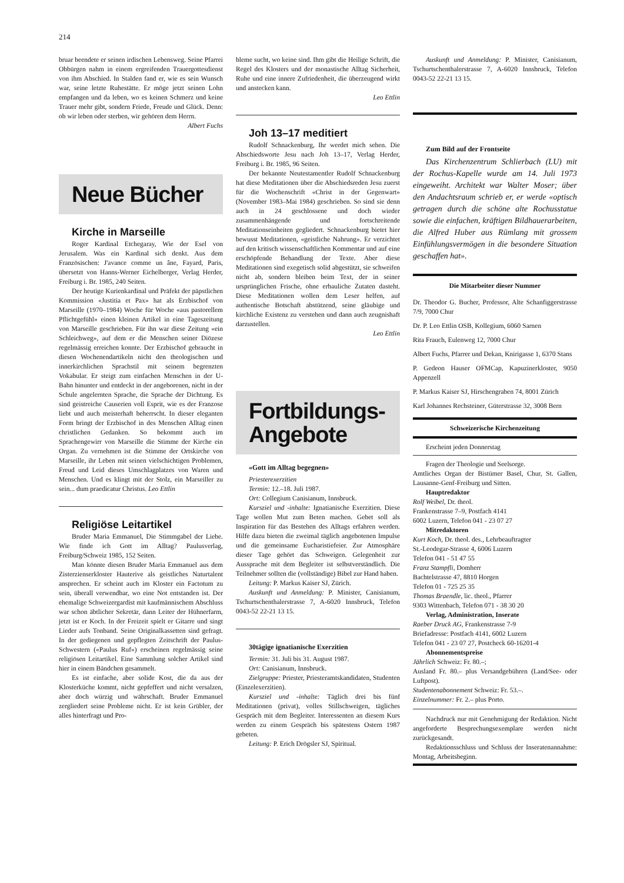214
bruar beendete er seinen irdischen Lebensweg. Seine Pfarrei Obbürgen nahm in einem ergreifenden Trauergottesdienst von ihm Abschied. In Stalden fand er, wie es sein Wunsch war, seine letzte Ruhestätte. Er möge jetzt seinen Lohn empfangen und da leben, wo es keinen Schmerz und keine Trauer mehr gibt, sondern Friede, Freude und Glück. Denn: ob wir leben oder sterben, wir gehören dem Herrn.
Albert Fuchs
Neue Bücher
Kirche in Marseille
Roger Kardinal Etchegaray, Wie der Esel von Jerusalem. Was ein Kardinal sich denkt. Aus dem Französischen: J'avance comme un âne, Fayard, Paris, übersetzt von Hanns-Werner Eichelberger, Verlag Herder, Freiburg i. Br. 1985, 240 Seiten.
Der heutige Kurienkardinal und Präfekt der päpstlichen Kommission «Justitia et Pax» hat als Erzbischof von Marseille (1970–1984) Woche für Woche «aus pastorellem Pflichtgefühl» einen kleinen Artikel in eine Tageszeitung von Marseille geschrieben. Für ihn war diese Zeitung «ein Schleichweg», auf dem er die Menschen seiner Diözese regelmässig erreichen konnte. Der Erzbischof gebraucht in diesen Wochenendartikeln nicht den theologischen und innerkirchlichen Sprachstil mit seinem begrenzten Vokabular. Er steigt zum einfachen Menschen in der U-Bahn hinunter und entdeckt in der angeborenen, nicht in der Schule angelernten Sprache, die Sprache der Dichtung. Es sind geistreiche Causerien voll Esprit, wie es der Franzose liebt und auch meisterhaft beherrscht. In dieser eleganten Form bringt der Erzbischof in des Menschen Alltag einen christlichen Gedanken. So bekommt auch im Sprachengewirr von Marseille die Stimme der Kirche ein Organ. Zu vernehmen ist die Stimme der Ortskirche von Marseille, ihr Leben mit seinen vielschichtigen Problemen, Freud und Leid dieses Umschlagplatzes von Waren und Menschen. Und es klingt mit der Stolz, ein Marseiller zu sein... dum praedicatur Christus. Leo Ettlin
Religiöse Leitartikel
Bruder Maria Emmanuel, Die Stimmgabel der Liebe. Wie finde ich Gott im Alltag? Paulusverlag, Freiburg/Schweiz 1985, 152 Seiten.
Man könnte diesen Bruder Maria Emmanuel aus dem Zisterzienserkloster Hauterive als geistliches Naturtalent ansprechen. Er scheint auch im Kloster ein Factotum zu sein, überall verwendbar, wo eine Not entstanden ist. Der ehemalige Schweizergardist mit kaufmännischem Abschluss war schon äbtlicher Sekretär, dann Leiter der Hühnerfarm, jetzt ist er Koch. In der Freizeit spielt er Gitarre und singt Lieder aufs Tonband. Seine Originalkassetten sind gefragt. In der gediegenen und gepflegten Zeitschrift der Paulus-Schwestern («Paulus Ruf») erscheinen regelmässig seine religiösen Leitartikel. Eine Sammlung solcher Artikel sind hier in einem Bändchen gesammelt.
Es ist einfache, aber solide Kost, die da aus der Klosterküche kommt, nicht gepfeffert und nicht versalzen, aber doch würzig und währschaft. Bruder Emmanuel zergliedert seine Probleme nicht. Er ist kein Grübler, der alles hinterfragt und Pro-
bleme sucht, wo keine sind. Ihm gibt die Heilige Schrift, die Regel des Klosters und der monastische Alltag Sicherheit, Ruhe und eine innere Zufriedenheit, die überzeugend wirkt und anstecken kann.
Leo Ettlin
Joh 13–17 meditiert
Rudolf Schnackenburg, Ihr werdet mich sehen. Die Abschiedsworte Jesu nach Joh 13–17, Verlag Herder, Freiburg i. Br. 1985, 96 Seiten.
Der bekannte Neutestamentler Rudolf Schnackenburg hat diese Meditationen über die Abschiedsreden Jesu zuerst für die Wochenschrift «Christ in der Gegenwart» (November 1983–Mai 1984) geschrieben. So sind sie denn auch in 24 geschlossene und doch wieder zusammenhängende und fortschreitende Meditationseinheiten gegliedert. Schnackenburg bietet hier bewusst Meditationen, «geistliche Nahrung». Er verzichtet auf den kritisch wissenschaftlichen Kommentar und auf eine erschöpfende Behandlung der Texte. Aber diese Meditationen sind exegetisch solid abgestützt, sie schweifen nicht ab, sondern bleiben beim Text, der in seiner ursprünglichen Frische, ohne erbauliche Zutaten dasteht. Diese Meditationen wollen dem Leser helfen, auf authentische Botschaft abstützend, seine gläubige und kirchliche Existenz zu verstehen und dann auch zeugnishaft darzustellen.
Leo Ettlin
Fortbildungs-
Angebote
«Gott im Alltag begegnen»
Priesterexerzitien
Termin: 12.–18. Juli 1987.
Ort: Collegium Canisianum, Innsbruck.
Kursziel und -inhalte: Ignatianische Exerzitien. Diese Tage wollen Mut zum Beten machen. Gebet soll als Inspiration für das Bestehen des Alltags erfahren werden. Hilfe dazu bieten die zweimal täglich angebotenen Impulse und die gemeinsame Eucharistiefeier. Zur Atmosphäre dieser Tage gehört das Schweigen. Gelegenheit zur Aussprache mit dem Begleiter ist selbstverständlich. Die Teilnehmer sollten die (vollständige) Bibel zur Hand haben.
Leitung: P. Markus Kaiser SJ, Zürich.
Auskunft und Anmeldung: P. Minister, Canisianum, Tschurtschenthalerstrasse 7, A-6020 Innsbruck, Telefon 0043-52 22-21 13 15.
30tägige ignatianische Exerzitien
Termin: 31. Juli bis 31. August 1987.
Ort: Canisianum, Innsbruck.
Zielgruppe: Priester, Priesteramtskandidaten, Studenten (Einzelexerzitien).
Kursziel und -inhalte: Täglich drei bis fünf Meditationen (privat), volles Stillschweigen, tägliches Gespräch mit dem Begleiter. Interessenten an diesem Kurs werden zu einem Gespräch bis spätestens Ostern 1987 gebeten.
Leitung: P. Erich Drögsler SJ, Spiritual.
Auskunft und Anmeldung: P. Minister, Canisianum, Tschurtschenthalerstrasse 7, A-6020 Innsbruck, Telefon 0043-52 22-21 13 15.
Zum Bild auf der Frontseite
Das Kirchenzentrum Schlierbach (LU) mit der Rochus-Kapelle wurde am 14. Juli 1973 eingeweiht. Architekt war Walter Moser; über den Andachtsraum schrieb er, er werde «optisch getragen durch die schöne alte Rochusstatue sowie die einfachen, kräftigen Bildhauerarbeiten, die Alfred Huber aus Rümlang mit grossem Einfühlungsvermögen in die besondere Situation geschaffen hat».
Die Mitarbeiter dieser Nummer
Dr. Theodor G. Bucher, Professor, Alte Schanfiggerstrasse 7/9, 7000 Chur
Dr. P. Leo Ettlin OSB, Kollegium, 6060 Sarnen
Rita Frauch, Eulenweg 12, 7000 Chur
Albert Fuchs, Pfarrer und Dekan, Knirigasse 1, 6370 Stans
P. Gedeon Hauser OFMCap, Kapuzinerkloster, 9050 Appenzell
P. Markus Kaiser SJ, Hirschengraben 74, 8001 Zürich
Karl Johannes Rechsteiner, Güterstrasse 32, 3008 Bern
Schweizerische Kirchenzeitung
Erscheint jeden Donnerstag
Fragen der Theologie und Seelsorge.
Amtliches Organ der Bistümer Basel, Chur, St. Gallen, Lausanne-Genf-Freiburg und Sitten.
Hauptredaktor
Rolf Weibel, Dr. theol.
Frankenstrasse 7–9, Postfach 4141
6002 Luzern, Telefon 041 - 23 07 27
Mitredaktoren
Kurt Koch, Dr. theol. des., Lehrbeauftragter
St.-Leodegar-Strasse 4, 6006 Luzern
Telefon 041 - 51 47 55
Franz Stampfli, Domherr
Bachtelstrasse 47, 8810 Horgen
Telefon 01 - 725 25 35
Thomas Braendle, lic. theol., Pfarrer
9303 Wittenbach, Telefon 071 - 38 30 20
Verlag, Administration, Inserate
Raeber Druck AG, Frankenstrasse 7-9
Briefadresse: Postfach 4141, 6002 Luzern
Telefon 041 - 23 07 27, Postcheck 60-16201-4
Abonnementspreise
Jährlich Schweiz: Fr. 80.–;
Ausland Fr. 80.– plus Versandgebühren (Land/See- oder Luftpost).
Studentenabonnement Schweiz: Fr. 53.–.
Einzelnummer: Fr. 2.– plus Porto.
Nachdruck nur mit Genehmigung der Redaktion. Nicht angeforderte Besprechungsexemplare werden nicht zurückgesandt.
Redaktionsschluss und Schluss der Inseratenannahme: Montag, Arbeitsbeginn.